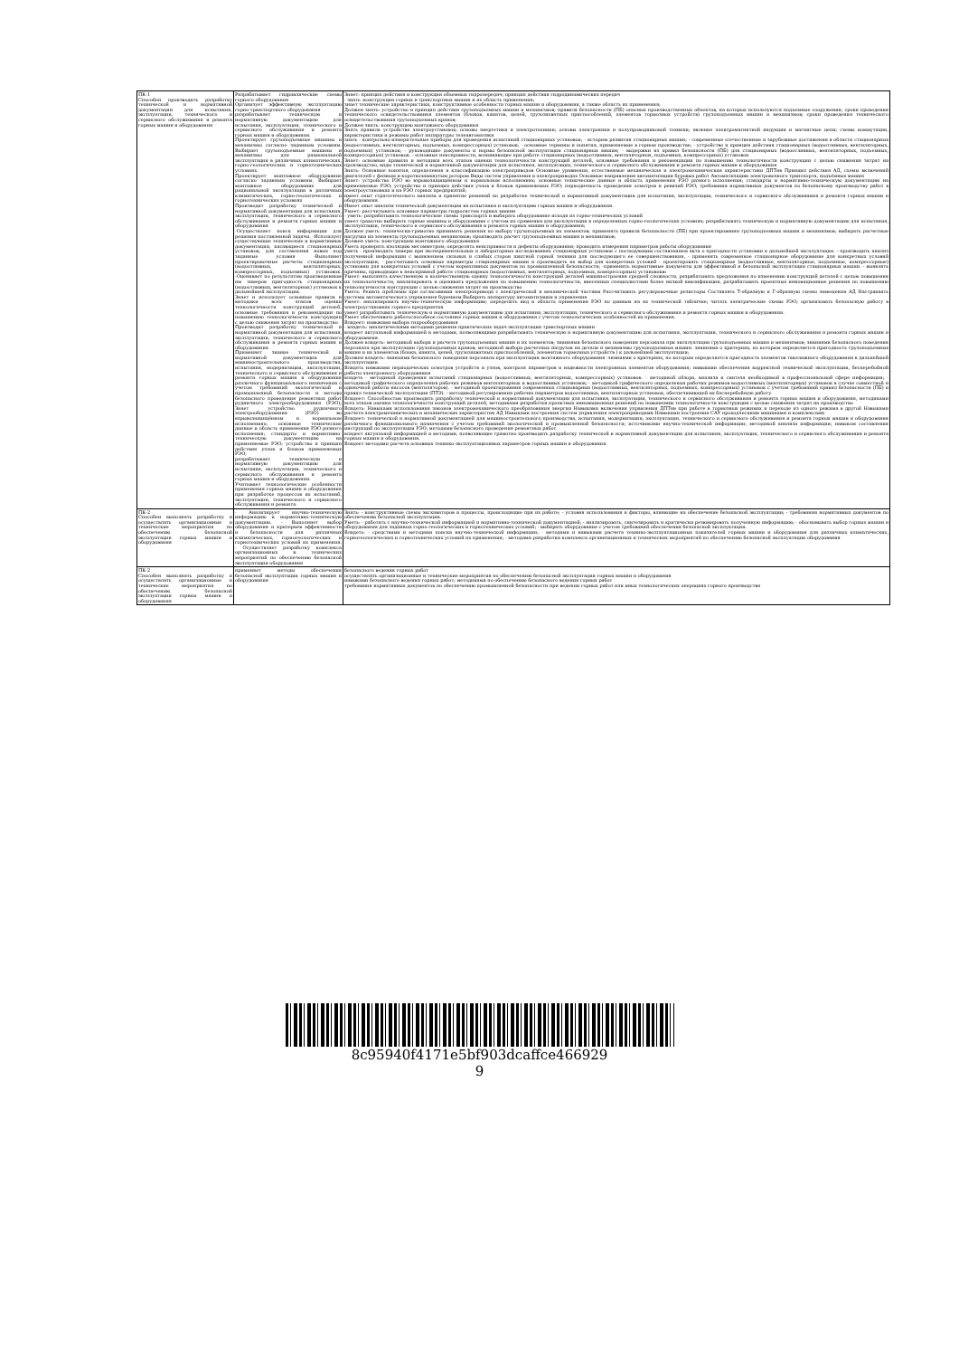| ПК-1 Способен производить разработку технической и нормативной документации для испытания, эксплуатации, технического и сервисного обслуживания и ремонта горных машин и оборудования | Разрабатывает гидравлические схемы горного оборудования Организует эффективную эксплуатацию горно-транспортного оборудования разрабатывает техническую и нормативную документацию для испытания, эксплуатации, технического и сервисного обслуживания и ремонта горных машин и оборудования. Проектирует грузоподъемные машины и механизмы согласно заданным условиям. Выбирает грузоподъемные машины и механизмы для рациональной эксплуатации в различных климатических, горно-геологических и горнотехнических условиях. Проектирует монтажное оборудование согласно заданным условиям. Выбирает монтажное оборудование для рациональной эксплуатации в различных климатических, горно-геологических и горнотехнических условиях Производит разработку технической и нормативной документации для испытания, эксплуатации, технического и сервисного обслуживания и ремонта горных машин и оборудования -Осуществляет поиск информации для решения поставленной задачи. -Использует существующие технические и нормативные документации, касающиеся стационарных установок, для составления новых под заданные условия -Выполняет проектировочные расчеты стационарных (водоотливных, вентиляторных, компрессорных, подъемных) установок. -Оценивает по результатам произведенным им замеров пригодность стационарных (водоотливных, вентиляторных) установок к дальнейшей эксплуатации. Знает и использует основные правила и методики всех этапов оценки технологичности конструкций деталей, основные требования и рекомендации по повышению технологичности конструкции с целью снижения затрат на производство Производит разработку технической и нормативной документации для испытания, эксплуатации, технического и сервисного обслуживания и ремонта горных машин и оборудования Применяет знание технической и нормативной документации для машиностроительного производства, испытания, модернизации, эксплуатации, технического и сервисного обслуживания и ремонта горных машин и оборудования различного функционального назначения с учетом требований экологической и промышленной безопасности и методы безопасного проведения ремонтных работ рудничного электрооборудования (РЭО); Знает устройство рудничного электрооборудования (РЭО) во взрывозащищённом и нормальном исполнениях; основные технические данные и область применения РЭО разного исполнения; стандарты и нормативно-техническую документацию на применяемые РЭО; устройство и принцип действия узлов и блоков применяемых РЭО; разрабатывает техническую и нормативную документацию для испытания, эксплуатации, технического и сервисного обслуживания и ремонта горных машин и оборудования. Учитывает технологические особенности применения горных машин и оборудования при разработке процессов их испытаний, эксплуатации, технического и сервисного обслуживания и ремонта. | Знает: принцип действия и конструкции объемных гидропередач; принцип действия гидродинамических передач - знать :конструкции горных и транспортных машин и их область применения; знает технические характеристики, конструктивные особенности горных машин и оборудования, а также область их применения; Должен знать: устройство и принцип действия грузоподъемных машин и механизмов; правила безопасности (ПБ) опасных производственных объектов, на которых используются подъемные сооружения; сроки проведения технического освидетельствования элементов (блоков, канатов, цепей, грузозахватных приспособлений, элементов тормозных устройств) грузоподъемных машин и механизмов; сроки проведения технического освидетельствования грузоподъемных кранов; Должен знать: конструкцию монтажного оборудования Знать правила устройства электроустановок; основы энергетики и электротехники; основы электроники и полупроводниковой техники; явление электромагнитной индукции и магнитные цепи; схемы коммутации, характеристики и режимы работ аппаратуры телеавтоматики знать - контрольно-измерительные приборы для проведения испытаний стационарных установок; - историю развития стационарных машин; - современные отечественные и зарубежные достижения в области стационарных (водоотливных, вентиляторных, подъемных, компрессорных) установок; - основные термины и понятия, применяемые в горном производстве; - устройство и принцип действия стационарных (водоотливных, вентиляторных, подъемных) установок; - руководящие документы и нормы безопасной эксплуатации стационарных машин; - выдержки из правил безопасности (ПБ) для стационарных (водоотливных, вентиляторных, подъемных, компрессорных) установок. - основные неисправности, возникающие при работе стационарных (водоотливных, вентиляторных, подъемных, компрессорных) установок Знает: основные правила и методики всех этапов оценки технологичности конструкций деталей, основные требования и рекомендации по повышению технологичности конструкции с целью снижения затрат на производство, виды технической и нормативной документации для испытания, эксплуатации, технического и сервисного обслуживания и ремонта горных машин и оборудования Знать: Основные понятия, определения и классификацию электроприводов Основные уравнения, естественные механическая и электромеханическая характеристики ДПТнв Принцип действия АД, схемы включений двигателей с фазным и короткозамкнутым ротором Виды систем управления в электроприводах Основные направления автоматизации буровых работ Автоматизацию электровозного транспорта, подъёмных машин Знает: устройство РЭО во взрывозащищённом и нормальном исполнениях; основные технические данные и область применения РЭО разного исполнения; стандарты и нормативно-техническую документацию на применяемые РЭО; устройство и принцип действия узлов и блоков применяемых РЭО; периодичность проведения осмотров и ревизий РЭО; требования нормативных документов по безопасному производству работ в электроустановках и на РЭО горных предприятий; имеет опыт стратегического анализа и принятие решений по разработке технической и нормативной документации для испытания, эксплуатации, технического и сервисного обслуживания и ремонта горных машин и оборудования. Имеет опыт анализа технической документации на испытания и эксплуатацию горных машин и оборудования. Умеет: рассчитывать основные параметры гидросистем горных машин - уметь: разрабатывать технологические схемы транспорта и выбирать оборудование исходя из горно-технических условий умеет грамотно выбирать горные машины и оборудование с учетом их сравнения для эксплуатации в определенных горно-геологических условиях; разрабатывать техническую и нормативную документацию для испытания, эксплуатации, технического и сервисного обслуживания и ремонта горных машин и оборудования; Должен уметь: технически-грамотно принимать решения по выбору грузоподъемных их элементов; применять правила безопасности (ПБ) при проектировании грузоподъемных машин и механизмов; выбирать расчетные нагрузки на элементы грузоподъемных механизмов; производить расчет грузоподъемных машин и механизмов; Должен уметь: конструкцию монтажного оборудования Уметь проверять изоляцию мегомметром; определять неисправности и дефекты оборудования; проводить измерения параметров работы оборудования уметь - производить замеры при экспериментальных и лабораторных исследованиях стационарных установок с последующим составлением акта о пригодности установки к дальнейшей эксплуатации. - производить анализ полученной информации с выявлением сильных и слабых сторон шахтной горной техники для последующего ее совершенствования, - применять современное стационарное оборудование для конкретных условий эксплуатации; - рассчитывать основные параметры стационарных машин и производить их выбор для конкретных условий - проектировать стационарные (водоотливные, вентиляторные, подъемные, компрессорные) установки для конкретных условий с учетом нормативных документов по промышленной безопасности; -применять нормативные документы для эффективной и безопасной эксплуатации стационарных машин. - выявлять причины, приводящие к неисправной работе стационарных (водоотливных, вентиляторных, подъемных, компрессорных) установокю Умеет: выполнять качественную и количественную оценку технологичности конструкций деталей машиностроения средней сложности, разрабатывать предложения по изменению конструкций деталей с целью повышения их технологичности, анализировать и оценивать предложения по повышению технологичности, внесенных специалистами более низкой квалификации, разрабатывать проектные инновационные решения по повышению технологичности конструкции с целью снижения затрат на производство Уметь: Решать проблемы при согласовании электропривода с электрической и механической частями Рассчитывать регулировочные резисторы Составлять Т-образную и Г-образную схемы замещения АД Настраивать системы автоматического управления бурением Выбирать аппаратуру автоматизации и управления Умеет: анализировать научно-техническую информацию; определить вид и область применения РЭО по данным на их технической табличке; читать электрические схемы РЭО; организовать безопасную работу в электроустановках горного предприятия умеет разрабатывать техническую и нормативную документацию для испытания, эксплуатации, технического и сервисного обслуживания и ремонта горных машин и оборудования. Умеет обеспечивать работоспособное состояние горных машин и оборудования с учетом технологических особенностей их применения. Владеет: навыками выбора гидрооборудования - владеть: аналитическими методами решения практических задач эксплуатации транспортных машин владеет актуальной информацией и методами, позволяющими разрабатывать техническую и нормативную документацию для испытания, эксплуатации, технического и сервисного обслуживания и ремонта горных машин и оборудования. Должен владеть: методикой выбора и расчета грузоподъемных машин и их элементов; знаниями безопасного поведения персонала при эксплуатации грузоподъемных машин и механизмов; знаниями безопасного поведения персонала при эксплуатации грузоподъемных кранов; методикой выбора расчетных нагрузок на детали и механизмы грузоподъемных машин. знаниями о критериях, по которым определяется пригодность грузоподъемных машин и их элементов (блока, каната, цепей, грузозахватных приспособлений, элементов тормозных устройств ) к дальнейшей эксплуатации; Должен владеть: знаниями безопасного поведения персонала при эксплуатации монтажного оборудования -знаниями о критериях, по которым определяется пригодность элементов такелажного оборудования к дальнейшей эксплуатации. Владеть навыками периодических осмотров устройств и узлов, контроля параметров и надежности электронных элементов оборудования; навыками обеспечения корректной технической эксплуатации, бесперебойной работы электронного оборудования владеть - методикой проведения испытаний стационарных (водоотливных, вентиляторных, компрессорных) установок. - методикой обзора, анализа и синтеза необходимой в профессиональной сфере информации; - методикой графического определения рабочих режимов вентиляторных и водоотливных установок; - методикой графического определения рабочих режимов водоотливных (вентиляторных) установок в случае совместной и одиночной работы насосов (вентиляторов). - методикой проектирования современных стационарных (водоотливных, вентиляторных, подъемных, компрессорных) установок с учетом требований правил безопасности (ПБ) и правил технической эксплуатации (ПТЭ). - методикой регулирования рабочих параметров водоотливных, вентиляторных установок, обеспечивающей их бесперебойную работу. Владеет: Способностью производить разработку технической и нормативной документации для испытания, эксплуатации, технического и сервисного обслуживания и ремонта горных машин и оборудования, методиками всех этапов оценки технологичности конструкций деталей, методиками разработки проектных инновационных решений по повышению технологичности конструкции с целью снижения затрат на производство Владеть: Навыками использования законов электромеханического преобразования энергии Навыками включения управления ДПТнв при работе в тормозных режимах и переходе из одного режима в другой Навыками расчета электромеханических и механических характеристик АД Навыками построения систем управления электроприводами Навыками построения САУ проходческими машинами и комплексами Владеет: технической и нормативной документацией для машиностроительного производства, испытания, модернизации, эксплуатации, технического и сервисного обслуживания и ремонта горных машин и оборудования различного функционального назначения с учетом требований экологической и промышленной безопасности; источниками научно-технической информации; методикой анализа информации; навыком составления инструкций по эксплуатации РЭО; методами безопасного проведения ремонтных работ. владеет актуальной информацией и методами, позволяющие грамотно производить разработку технической и нормативной документации для испытания, эксплуатации, технического и сервисного обслуживания и ремонта горных машин и оборудования. Владеет методами расчета основных технико-эксплуатационных параметров горных машин и оборудования. |
| ПК-2 Способен выполнять разработку и осуществлять организационные и технические мероприятия по обеспечению безопасной эксплуатации горных машин и оборудования | - Анализирует научно-техническую информацию и нормативно-техническую документацию. - Выполняет выбор оборудования и критериев эффективности и безопасности для различных климатических, горногеологических и горнотехнических условий их применения. - Осуществляет разработку комплекса организационных и технических мероприятий по обеспечению безопасной эксплуатации оборудования | Знать: - конструктивные схемы экскаваторов и процессы, происходящие при их работе; - условия использования и факторы, влияющие на обеспечение безопасной эксплуатации; - требования нормативных документов по обеспечению безопасной эксплуатации. Уметь: - работать с научно-технической информацией и нормативно-технической документацией; - анализировать, синтезировать и критически резюмировать полученную информацию; - обосновывать выбор горных машин и оборудования для заданных горно-геологических и горнотехнических условий; - выбирать оборудование с учетом требований обеспечения безопасной эксплуатации. Владеть: - средствами и методами поиска научно-технической информации; - методами и навыками расчета технико-эксплуатационных показателей горных машин и оборудования для различных климатических, горногеологических и горнотехнических условий их применения; - методами разработки комплекса организационных и технических мероприятий по обеспечению безопасной эксплуатации оборудования |
| ПК-2 Способен выполнять разработку и осуществлять организационные и технические мероприятия по обеспечению безопасной эксплуатации горных машин и оборудования | применяет методы обеспечения безопасной эксплуатации горных машин и оборудования | безопасного ведения горных работ осуществлять организационные и технические мероприятия по обеспечению безопасной эксплуатации горных машин и оборудования навыками безопасного ведения горных работ; методиками по обеспечению безопасного ведения горных работ требования нормативных документов по обеспечению промышленной безопасности при ведении горных работ или иных технологических операциях горного производства |
8c95940f4171e5bf903dcaffce466929
9